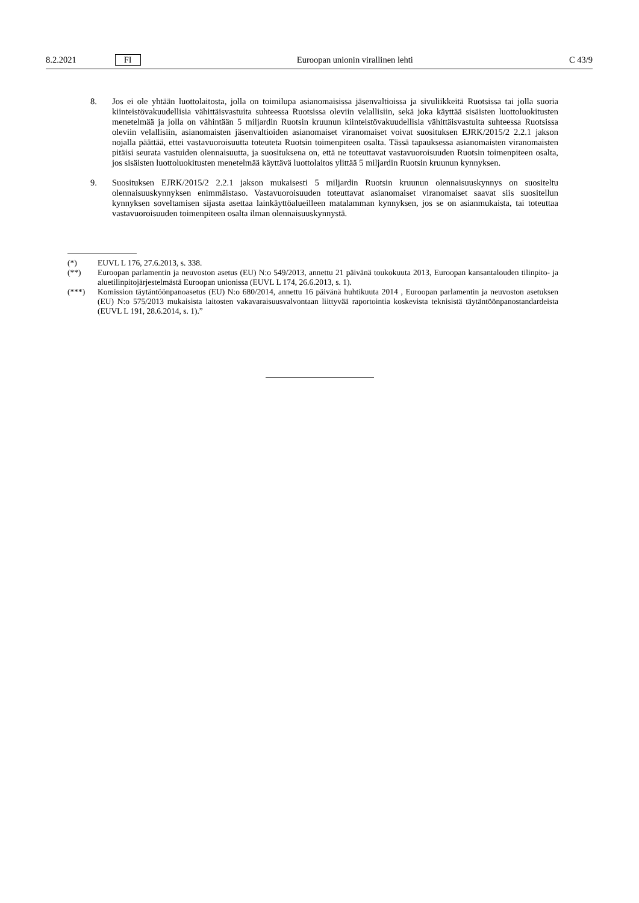8.2.2021 FI Euroopan unionin virallinen lehti C 43/9
8. Jos ei ole yhtään luottolaitosta, jolla on toimilupa asianomaisissa jäsenvaltioissa ja sivuliikkeitä Ruotsissa tai jolla suoria kiinteistövakuudellisia vähittäisvastuita suhteessa Ruotsissa oleviin velallisiin, sekä joka käyttää sisäisten luottoluokitusten menetelmää ja jolla on vähintään 5 miljardin Ruotsin kruunun kiinteistövakuudellisia vähittäis­vastuita suhteessa Ruotsissa oleviin velallisiin, asianomaisten jäsenvaltioiden asianomaiset viranomaiset voivat suosituksen EJRK/2015/2 2.2.1 jakson nojalla päättää, ettei vastavuoroisuutta toteuteta Ruotsin toimenpiteen osalta. Tässä tapauksessa asianomaisten viranomaisten pitäisi seurata vastuiden olennaisuutta, ja suosituksena on, että ne toteuttavat vastavuoroisuuden Ruotsin toimenpiteen osalta, jos sisäisten luottoluokitusten menetelmää käyttävä luottolaitos ylittää 5 miljardin Ruotsin kruunun kynnyksen.
9. Suosituksen EJRK/2015/2 2.2.1 jakson mukaisesti 5 miljardin Ruotsin kruunun olennaisuuskynnys on suositeltu olennaisuuskynnyksen enimmäistaso. Vastavuoroisuuden toteuttavat asianomaiset viranomaiset saavat siis suositellun kynnyksen soveltamisen sijasta asettaa lainkäyttöalueilleen matalamman kynnyksen, jos se on asianmukaista, tai toteuttaa vastavuoroisuuden toimenpiteen osalta ilman olennaisuuskynnystä.
(*) EUVL L 176, 27.6.2013, s. 338.
(**) Euroopan parlamentin ja neuvoston asetus (EU) N:o 549/2013, annettu 21 päivänä toukokuuta 2013, Euroopan kansantalouden tilinpito- ja aluetilinpitojärjestelmästä Euroopan unionissa (EUVL L 174, 26.6.2013, s. 1).
(***) Komission täytäntöönpanoasetus (EU) N:o 680/2014, annettu 16 päivänä huhtikuuta 2014 , Euroopan parlamentin ja neuvoston asetuksen (EU) N:o 575/2013 mukaisista laitosten vakavaraisuusvalvontaan liittyvää raportointia koskevista teknisistä täytäntöönpanostandardeista (EUVL L 191, 28.6.2014, s. 1).”